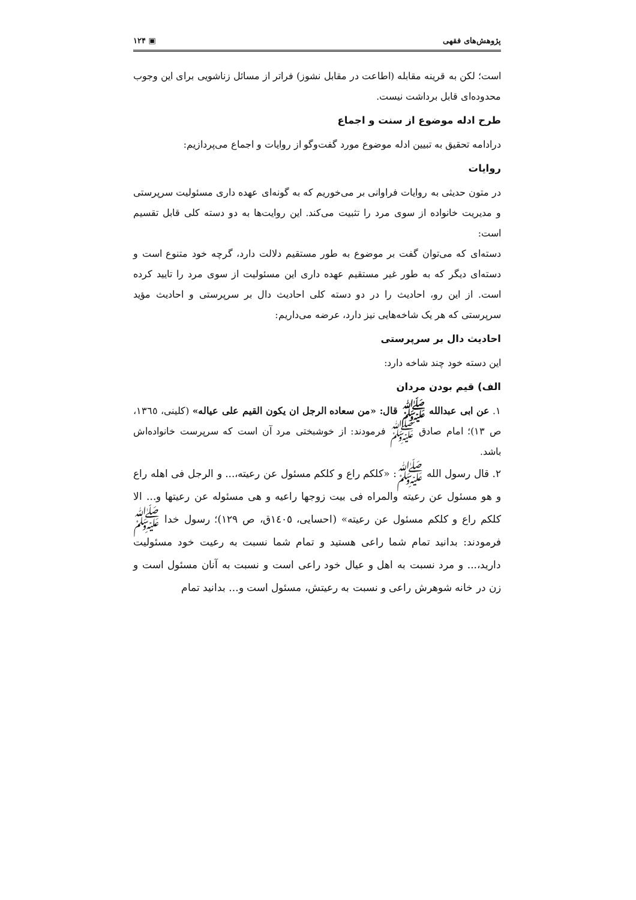پژوهش‌های فقهی ▣ ۱۲۴
است؛ لکن به قرینه مقابله (اطاعت در مقابل نشوز) فراتر از مسائل زناشویی برای این وجوب محدوده‌ای قابل برداشت نیست.
طرح ادله موضوع از سنت و اجماع
درادامه تحقیق به تبیین ادله موضوع مورد گفت‌وگو از روایات و اجماع می‌پردازیم:
روایات
در متون حدیثی به روایات فراوانی بر می‌خوریم که به گونه‌ای عهده داری مسئولیت سرپرستی و مدیریت خانواده از سوی مرد را تثبیت می‌کند. این روایت‌ها به دو دسته کلی قابل تقسیم است:
دسته‌ای که می‌توان گفت بر موضوع به طور مستقیم دلالت دارد، گرچه خود متنوع است و دسته‌ای دیگر که به طور غیر مستقیم عهده داری این مسئولیت از سوی مرد را تایید کرده است. از این رو، احادیث را در دو دسته کلی احادیث دال بر سرپرستی و احادیث مؤید سرپرستی که هر یک شاخه‌هایی نیز دارد، عرضه می‌داریم:
احادیث دال بر سرپرستی
این دسته خود چند شاخه دارد:
الف) قیم بودن مردان
۱. عن ابی عبدالله ﷺ قال: «من سعاده الرجل ان یکون القیم علی عیاله» (کلینی، ۱۳٦٥، ص ۱۳)؛ امام صادق ﷺ فرمودند: از خوشبختی مرد آن است که سرپرست خانواده‌اش باشد.
۲. قال رسول الله ﷺ: «کلکم راع و کلکم مسئول عن رعیته،... و الرجل فی اهله راع و هو مسئول عن رعیته والمراه فی بیت زوجها راعیه و هی مسئوله عن رعیتها و... الا کلکم راع و کلکم مسئول عن رعیته» (احسایی، ۱٤۰٥ق، ص ۱۲۹)؛ رسول خدا ﷺ فرمودند: بدانید تمام شما راعی هستید و تمام شما نسبت به رعیت خود مسئولیت دارید،... و مرد نسبت به اهل و عیال خود راعی است و نسبت به آنان مسئول است و زن در خانه شوهرش راعی و نسبت به رعیتش، مسئول است و... بدانید تمام